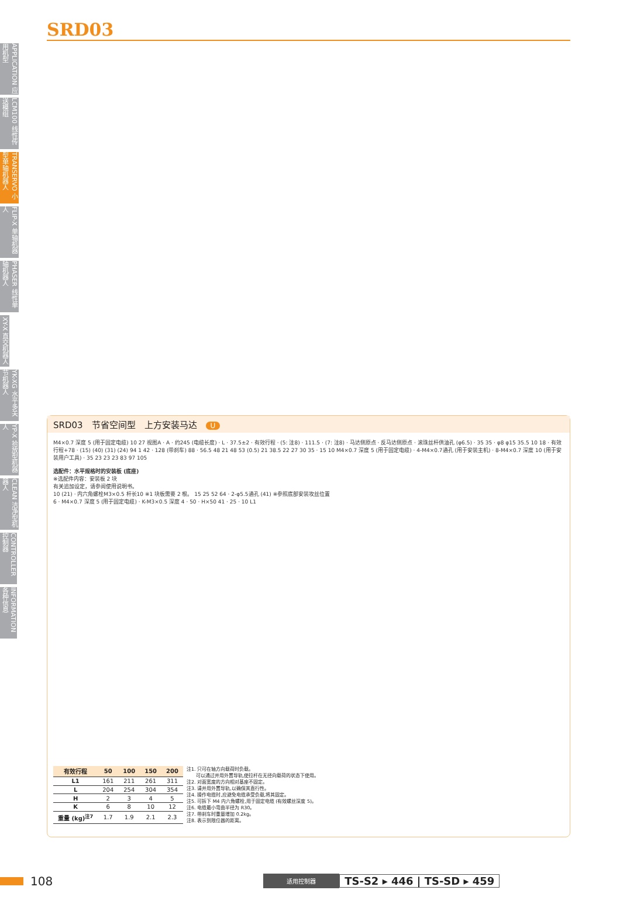APPLICATION 应用机型
LCM100 线性传送模组
TRANSERVO 小型单轴机器人
FLIP-X 单轴机器人
PHASER 线性单轴机器人
XY-X 直交机器人
YK-XG 水平多关节机器人
YP-X 拾放型机器人
CLEAN 洁净型机器人
CONTROLLER 控制器
INFORMATION 各种信息
SRD03
SRD03　节省空间型　上方安装马达　U
M4×0.7 深度 5 (用于固定电缆) 10 27 视图A · A · 约245 (电缆长度) · L · 37.5±2 · 有效行程 · (5: 注8) · 111.5 · (7: 注8) · 马达侧原点 · 反马达侧原点 · 滚珠丝杆供油孔 (φ6.5) · 35 35 · φ8 φ15 35.5 10 18 · 有效行程+78 · (15) (40) (31) (24) 94 1 42 · 128 (带刹车) 88 · 56.5 48 21 48 53 (0.5) 21 38.5 22 27 30 35 · 15 10 M4×0.7 深度 5 (用于固定电缆) · 4-M4×0.7通孔 (用于安装主机) · 8-M4×0.7 深度 10 (用于安装用户工具) · 35 23 23 23 83 97 105
选配件：水平规格时的安装板 (底座)
※选配件内容：安装板 2 块
有关追加设定，请参阅使用说明书。
10 (21) · 内六角螺栓M3×0.5 杆长10 ※1 块板需要 2 根。 15 25 52 64 · 2-φ5.5通孔 (41) ※参照底部安装攻丝位置
6 · M4×0.7 深度 5 (用于固定电缆) · K-M3×0.5 深度 4 · 50 · H×50 41 · 25 · 10 L1
| 有效行程 | 50 | 100 | 150 | 200 |
| --- | --- | --- | --- | --- |
| L1 | 161 | 211 | 261 | 311 |
| L | 204 | 254 | 304 | 354 |
| H | 2 | 3 | 4 | 5 |
| K | 6 | 8 | 10 | 12 |
| 重量 (kg)<sup>注7</sup> | 1.7 | 1.9 | 2.1 | 2.3 |
注1. 只可在轴方向载荷时负载。
　　可以通过并用外置导轨,使拉杆在无径向载荷的状态下使用。
注2. 对面宽度的方向相对基座不固定。
注3. 请并用外置导轨,以确保其直行性。
注4. 操作电缆时,应避免电缆承受负载,将其固定。
注5. 可拆下 M4 内六角螺栓,用于固定电缆 (有效螺丝深度 5)。
注6. 电缆最小弯曲半径为 R30。
注7. 带刹车时重量增加 0.2kg。
注8. 表示到限位器的距离。
108 适用控制器 TS-S2 ▸ 446 | TS-SD ▸ 459